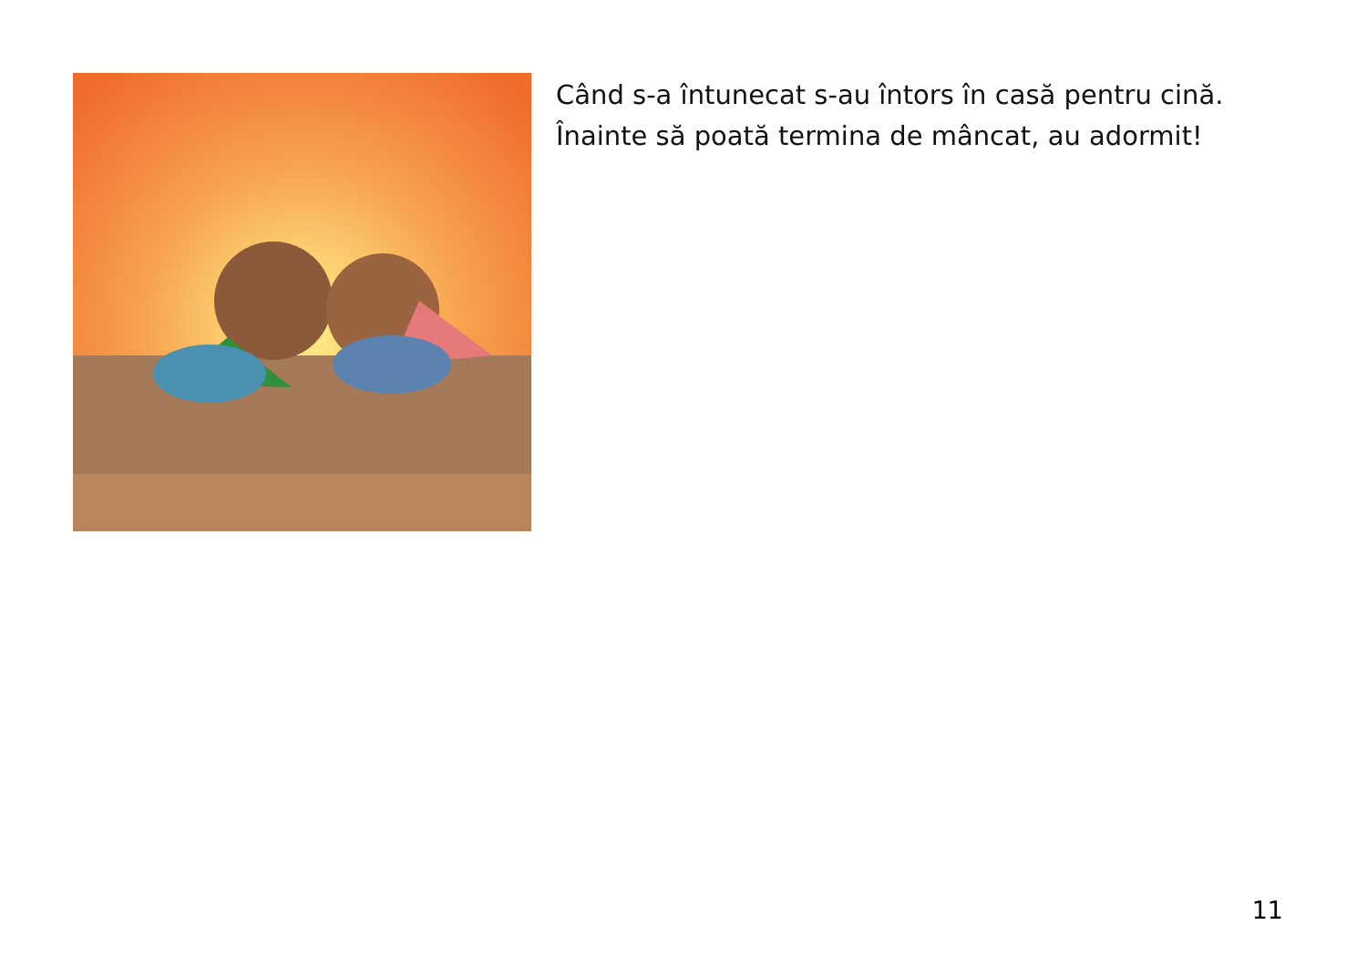Când s-a întunecat s-au întors în casă pentru cină.
Înainte să poată termina de mâncat, au adormit!
11